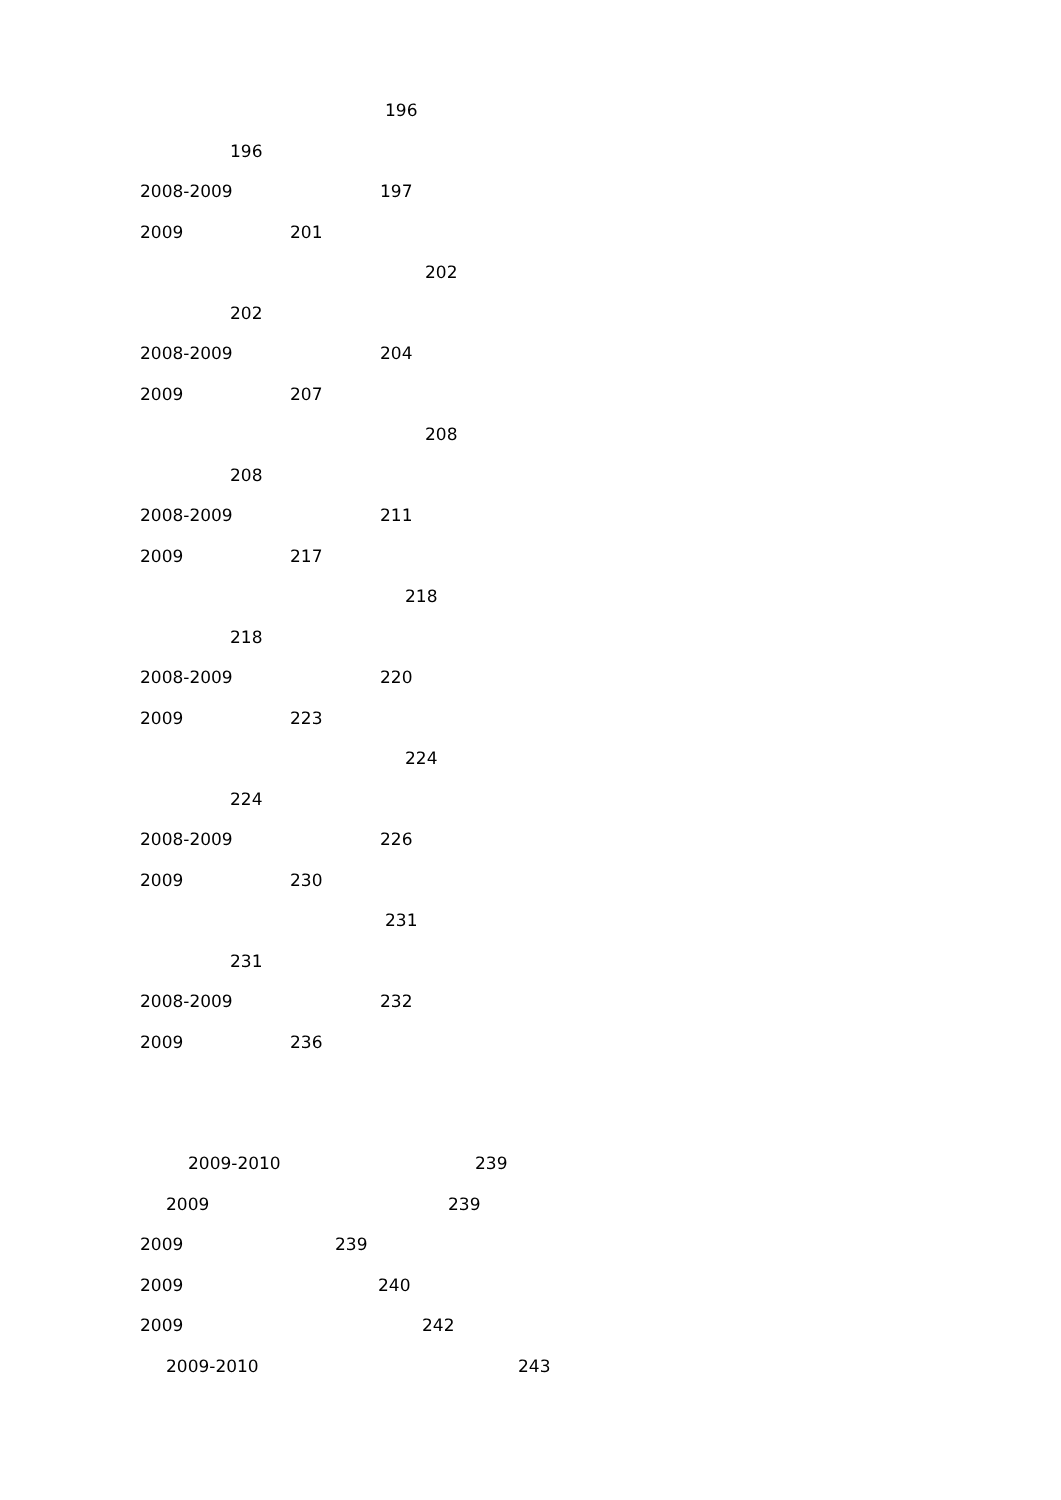196
196
2008-2009 197
2009 201 202
202
2008-2009 204
2009 207 208
208
2008-2009 211
2009 217 218
218
2008-2009 220
2009 223 224
224
2008-2009 226
2009 230 231
231
2008-2009 232
2009 236
2009-2010 239
2009 239
2009 239
2009 240
2009 242
2009-2010 243